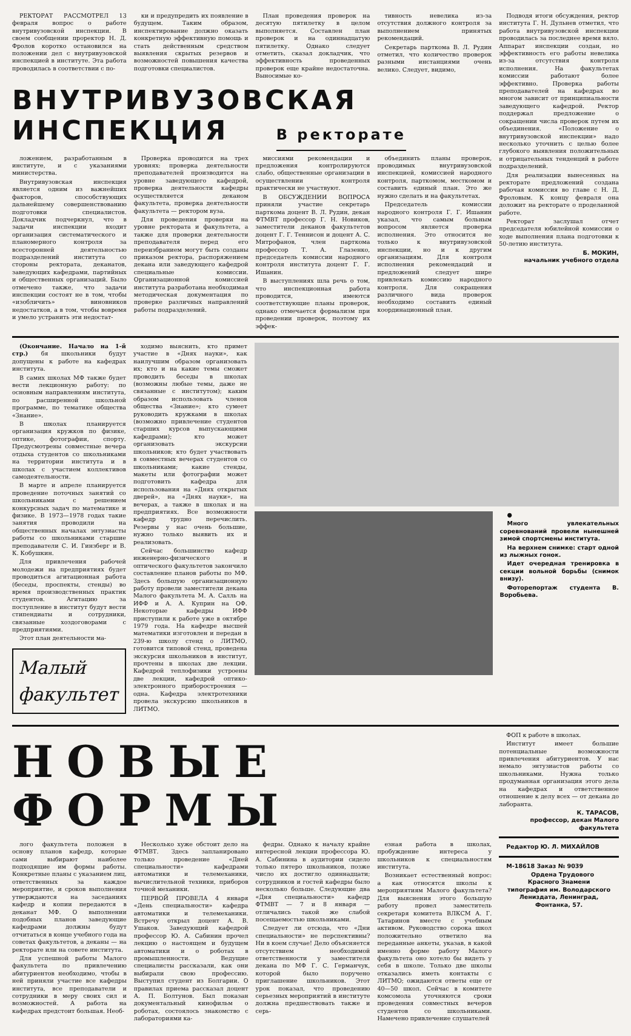РЕКТОРАТ РАССМОТРЕЛ 13 февраля вопрос о работе внутривузовской инспекции. В своем сообщении проректор Н. Д. Фролов коротко остановился на положении дел с внутривузовской инспекцией в институте. Эта работа проводилась в соответствии с по-
ки и предупредить их появление в будущем. Таким образом, инспектирование должно оказать конкретную эффективную помощь и стать действенным средством выявления скрытых резервов и возможностей повышения качества подготовки специалистов.
План проведения проверок на десятую пятилетку в целом выполняется. Составлен план проверок и на одиннадцатую пятилетку. Однако следует отметить, сказал докладчик, что эффективность проведенных проверок еще крайне недостаточна. Выносимые ко-
тивность невелика из-за отсутствия должного контроля за выполнением принятых рекомендаций.
Секретарь парткома В. Л. Рудин отметил, что количество проверок разными инстанциями очень велико. Следует, видимо,
ВНУТРИВУЗОВСКАЯ
ИНСПЕКЦИЯ В ректорате
ложением, разработанным в институте, и с указаниями министерства.
Внутривузовская инспекция является одним из важнейших факторов, способствующих дальнейшему совершенствованию подготовки специалистов. Докладчик подчеркнул, что в задачи инспекции входит организация систематического и планомерного контроля за всесторонней деятельностью подразделений института со стороны ректората, деканатов, заведующих кафедрами, партийных и общественных организаций. Было отмечено также, что задачи инспекции состоят не в том, чтобы «изобличить» виновников недостатков, а в том, чтобы вовремя и умело устранить эти недостат-
Проверка проводится на трех уровнях: проверка деятельности преподавателей производится на уровне заведующего кафедрой, проверка деятельности кафедры осуществляется деканом факультета, проверка деятельности факультета — ректором вуза.
Для проведения проверки на уровне ректората и факультета, а также для проверки деятельности преподавателя перед его переизбранием могут быть созданы приказом ректора, распоряжением декана или заведующего кафедрой специальные комиссии. Организационной комиссией института разработана необходимая методическая документация по проверке различных направлений работы подразделений.
миссиями рекомендации и предложения контролируются слабо, общественные организации в осуществлении контроля практически не участвуют.
В ОБСУЖДЕНИИ ВОПРОСА приняли участие секретарь парткома доцент В. Л. Рудин, декан ФТМВТ профессор Г. Н. Новиков, заместители деканов факультетов доцент Г. Г. Теннисон и доцент А. С. Митрофанов, член парткома профессор Т. А. Глазенко, председатель комиссии народного контроля института доцент Г. Г. Ишанин.
В выступлениях шла речь о том, что инспекционная работа проводится, имеются соответствующие планы проверок, однако отмечается формализм при проведении проверок, поэтому их эффек-
объединить планы проверок, проводимых внутривузовской инспекцией, комиссией народного контроля, парткомом, месткомом и составить единый план. Это же нужно сделать и на факультетах.
Председатель комиссии народного контроля Г. Г. Ишанин указал, что самым больным вопросом является проверка исполнения. Это относится не только к внутривузовской инспекции, но и к другим организациям. Для контроля исполнения рекомендаций и предложений следует шире привлекать комиссию народного контроля. Для сокращения различного вида проверок необходимо составить единый координационный план.
Подводя итоги обсуждения, ректор института Г. Н. Дульнев отметил, что работа внутривузовской инспекции проводилась за последнее время вяло. Аппарат инспекции создан, но эффективность его работы невелика из-за отсутствия контроля исполнения. На факультетах комиссии работают более эффективно. Проверка работы преподавателей на кафедрах во многом зависит от принципиальности заведующего кафедрой. Ректор поддержал предложение о сокращении числа проверок путем их объединения. «Положение о внутривузовской инспекции» надо несколько уточнить с целью более глубокого выявления положительных и отрицательных тенденций в работе подразделений.
Для реализации вынесенных на ректорате предложений создана рабочая комиссия во главе с Н. Д. Фроловым. К концу февраля она доложит на ректорате о проделанной работе.
Ректорат заслушал отчет председателя юбилейной комиссии о ходе выполнения плана подготовки к 50-летию института.
Б. МОКИН,
начальник учебного отдела
(Окончание. Начало на 1-й стр.) бя школьники будут допущены к работе на кафедрах института.
В самих школах МФ также будет вести лекционную работу: по основным направлениям института, по расширенной школьной программе, по тематике общества «Знание».
В школах планируется организация кружков по физике, оптике, фотографии, спорту. Предусмотрены совместные вечера отдыха студентов со школьниками на территории института и в школах с участием коллективов самодеятельности.
В марте и апреле планируется проведение поточных занятий со школьниками с решением конкурсных задач по математике и физике. В 1973—1978 годах такие занятия проводили на общественных началах энтузиасты работы со школьниками старшие преподаватели С. И. Гинзберг и В. К. Кобушкин.
Для привлечения рабочей молодежи на предприятиях будет проводиться агитационная работа (беседы, проспекты, стенды) во время производственных практик студентов. Агитацию за поступление в институт будут вести стипендиаты и сотрудники, связанные хоздоговорами с предприятиями.
Этот план деятельности ма-
Малый
факультет
ходимо выяснить, кто примет участие в «Днях науки», как наилучшим образом организовать их; кто и на какие темы сможет проводить беседы в школах (возможны любые темы, даже не связанные с институтом); каким образом использовать членов общества «Знание»; кто сумеет руководить кружками в школах (возможно привлечение студентов старших курсов выпускающими кафедрами); кто может организовать экскурсии школьников; кто будет участвовать в совместных вечерах студентов со школьниками; какие стенды, макеты или фотографии может подготовить кафедра для использования на «Днях открытых дверей», на «Днях науки», на вечерах, а также в школах и на предприятиях. Все возможности кафедр трудно перечислить. Резервы у нас очень большие, нужно только выявить их и реализовать.
Сейчас большинство кафедр инженерно-физического и оптического факультетов закончило составление планов работы по МФ. Здесь большую организационную работу провели заместители декана Малого факультета М. А. Салль на ИФФ и А. А. Куприн на ОФ. Некоторые кафедры ИФФ приступили к работе уже в октябре 1979 года. На кафедре высшей математики изготовлен и передан в 239-ю школу стенд о ЛИТМО, готовится типовой стенд, проведена экскурсия школьников в институт, прочтены в школах две лекции. Кафедрой теплофизики устроены две лекции, кафедрой оптико-электронного приборостроения — одна. Кафедра электротехники провела экскурсию школьников в ЛИТМО.
●
Много увлекательных соревнований провели нынешней зимой спортсмены института.
На верхнем снимке: старт одной из лыжных гонок.
Идет очередная тренировка в секции вольной борьбы (снимок внизу).
Фоторепортаж студента В. Воробьева.
НОВЫЕ ФОРМЫ
лого факультета положен в основу планов кафедр, которые сами выбирают наиболее подходящие им формы работы. Конкретные планы с указанием лиц, ответственных за каждое мероприятие, и сроков выполнения утверждаются на заседаниях кафедр и копии передаются в деканат МФ. О выполнении подобных планов заведующие кафедрами должны будут отчитаться в конце учебного года на советах факультетов, а деканы — на ректорате или на совете института.
Для успешной работы Малого факультета по привлечению абитуриентов необходимо, чтобы в ней приняли участие все кафедры института, все преподаватели и сотрудники в меру своих сил и возможностей. А работа на кафедрах предстоит большая. Необ-
Несколько хуже обстоит дело на ФТМВТ. Здесь запланировано только проведение «Дней специальности» кафедрами автоматики и телемеханики, вычислительной техники, приборов точной механики.
ПЕРВОЙ ПРОВЕЛА 4 января «День специальности» кафедра автоматики и телемеханики. Встречу открыл доцент А. В. Ушаков. Заведующий кафедрой профессор Ю. А. Сабинин прочел лекцию о настоящем и будущем автоматики и о роботах в промышленности. Ведущие специалисты рассказали, как они выбирали свою профессию. Выступил студент из Болгарии. О правилах приема рассказал доцент А. П. Болтунов. Был показан документальный кинофильм о роботах, состоялось знакомство с лабораториями ка-
федры. Однако к началу крайне интересной лекции профессора Ю. А. Сабинина в аудитории сидело только пятеро школьников, позже число их достигло одиннадцати; сотрудников и гостей кафедры было несколько больше. Следующие два «Дня специальности» кафедр ФТМВТ — 7 и 8 января — отличались такой же слабой посещаемостью школьниками.
Следует ли отсюда, что «Дни специальности» не перспективны? Ни в коем случае! Дело объясняется отсутствием необходимой ответственности у заместителя декана по МФ Г. С. Германчук, которой было поручено приглашение школьников. Этот урок показал, что проведению серьезных мероприятий в институте должна предшествовать также и серь-
езная работа в школах, пробуждение интереса у школьников к специальностям института.
Возникает естественный вопрос: а как относятся школы к мероприятиям Малого факультета? Для выяснения этого большую работу провел заместитель секретаря комитета ВЛКСМ А. Г. Татаринов вместе с учебным активом. Руководство сорока школ положительно ответило на переданные анкеты, указав, в какой именно форме работу Малого факультета оно хотело бы видеть у себя в школе. Только две школы отказались иметь контакты с ЛИТМО; ожидаются ответы еще от 40—50 школ. Сейчас в комитете комсомола уточняются сроки проведения совместных вечеров студентов со школьниками. Намечено привлечение слушателей
ФОП к работе в школах.
Институт имеет большие потенциальные возможности привлечения абитуриентов. У нас немало энтузиастов работы со школьниками. Нужна только продуманная организация этого дела на кафедрах и ответственное отношение к делу всех — от декана до лаборанта.
К. ТАРАСОВ,
профессор, декан Малого факультета
Редактор Ю. Л. МИХАЙЛОВ
М-18618 Заказ № 9039
Ордена Трудового
Красного Знамени
типография им. Володарского
Лениздата, Ленинград,
Фонтанка, 57.